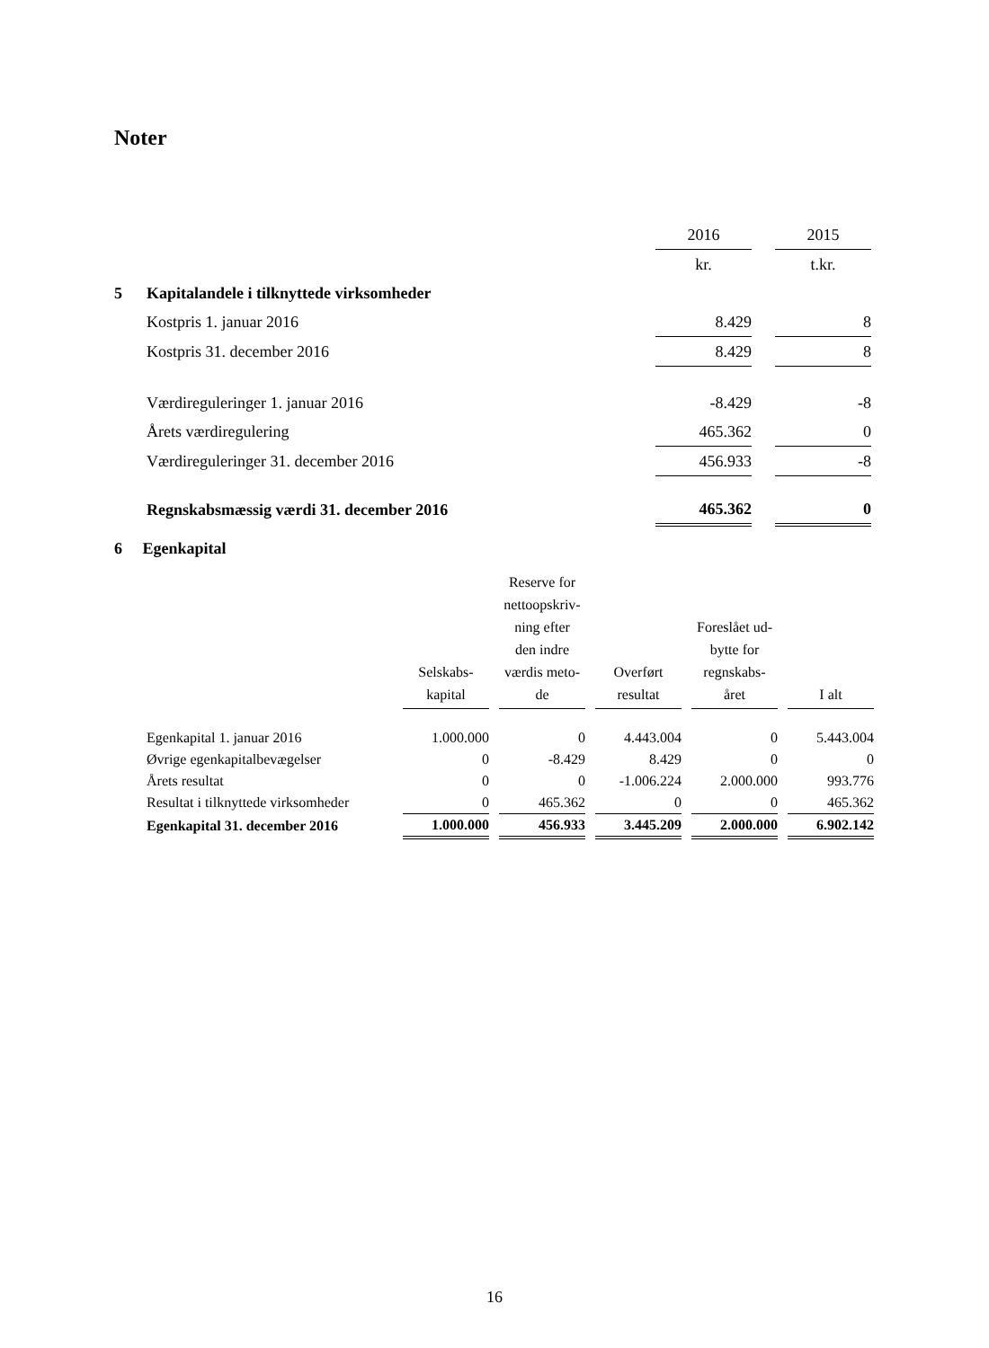Noter
| | | 2016 | | 2015 |
| | | kr. | | t.kr. |
| 5 | Kapitalandele i tilknyttede virksomheder | | | |
| | Kostpris 1. januar 2016 | 8.429 | | 8 |
| | Kostpris 31. december 2016 | 8.429 | | 8 |
| | Værdireguleringer 1. januar 2016 | -8.429 | | -8 |
| | Årets værdiregulering | 465.362 | | 0 |
| | Værdireguleringer 31. december 2016 | 456.933 | | -8 |
| | Regnskabsmæssig værdi 31. december 2016 | 465.362 | | 0 |
6 Egenkapital
| | Selskabs- kapital | | Reserve for nettoopskriv- ning efter den indre værdis meto- de | | Overført resultat | | Foreslået ud- bytte for regnskabs- året | | I alt |
| --- | --- | --- | --- | --- | --- | --- | --- | --- | --- |
| Egenkapital 1. januar 2016 | 1.000.000 | | 0 | | 4.443.004 | | 0 | | 5.443.004 |
| Øvrige egenkapitalbevægelser | 0 | | -8.429 | | 8.429 | | 0 | | 0 |
| Årets resultat | 0 | | 0 | | -1.006.224 | | 2.000.000 | | 993.776 |
| Resultat i tilknyttede virksomheder | 0 | | 465.362 | | 0 | | 0 | | 465.362 |
| Egenkapital 31. december 2016 | 1.000.000 | | 456.933 | | 3.445.209 | | 2.000.000 | | 6.902.142 |
16